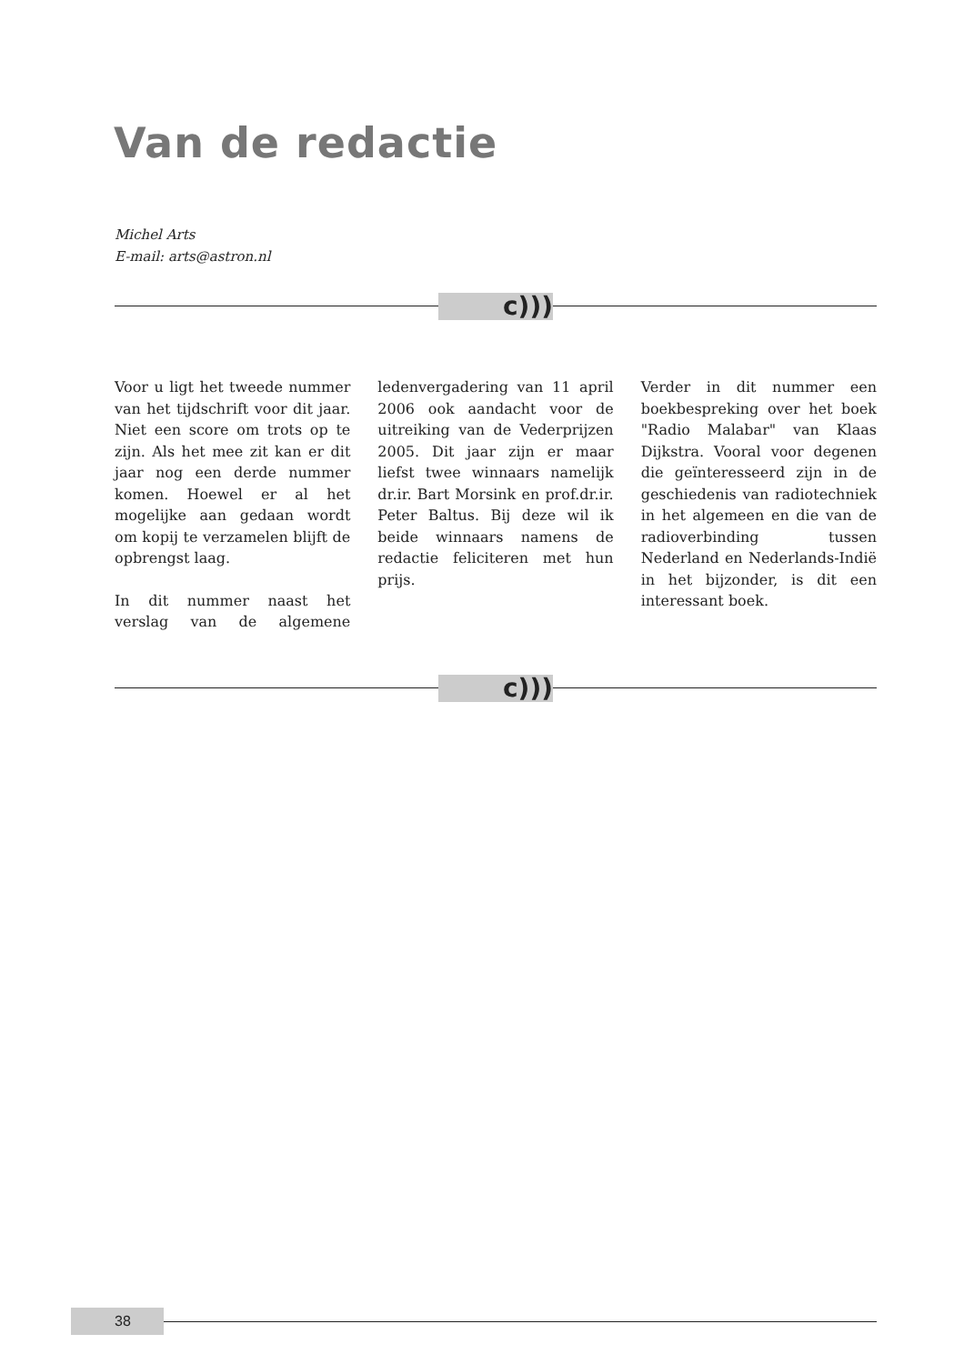Van de redactie
Michel Arts
E-mail: arts@astron.nl
c)))
Voor u ligt het tweede nummer van het tijdschrift voor dit jaar. Niet een score om trots op te zijn. Als het mee zit kan er dit jaar nog een derde nummer komen. Hoewel er al het mogelijke aan gedaan wordt om kopij te verzamelen blijft de opbrengst laag.
In dit nummer naast het verslag van de algemene ledenvergadering van 11 april 2006 ook aandacht voor de uitreiking van de Vederprijzen 2005. Dit jaar zijn er maar liefst twee winnaars namelijk dr.ir. Bart Morsink en prof.dr.ir. Peter Baltus. Bij deze wil ik beide winnaars namens de redactie feliciteren met hun prijs.
Verder in dit nummer een boekbespreking over het boek "Radio Malabar" van Klaas Dijkstra. Vooral voor degenen die geïnteresseerd zijn in de geschiedenis van radiotechniek in het algemeen en die van de radioverbinding tussen Nederland en Nederlands-Indië in het bijzonder, is dit een interessant boek.
c)))
38